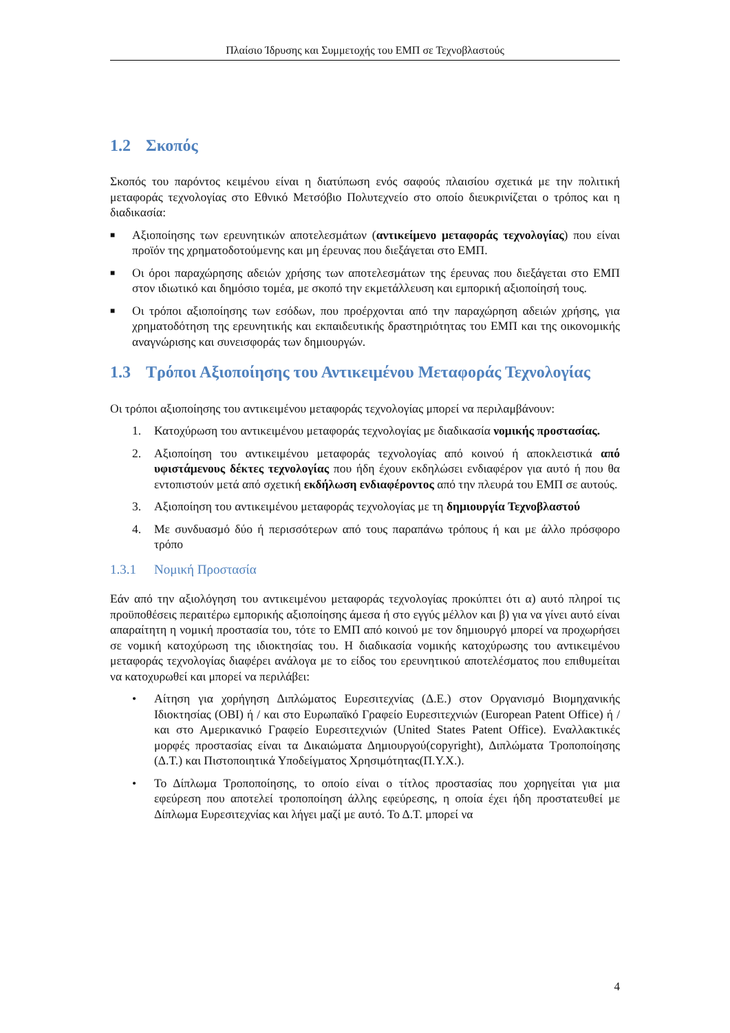Πλαίσιο Ίδρυσης και Συμμετοχής του ΕΜΠ σε Τεχνοβλαστούς
1.2 Σκοπός
Σκοπός του παρόντος κειμένου είναι η διατύπωση ενός σαφούς πλαισίου σχετικά με την πολιτική μεταφοράς τεχνολογίας στο Εθνικό Μετσόβιο Πολυτεχνείο στο οποίο διευκρινίζεται ο τρόπος και η διαδικασία:
■ Αξιοποίησης των ερευνητικών αποτελεσμάτων (αντικείμενο μεταφοράς τεχνολογίας) που είναι προϊόν της χρηματοδοτούμενης και μη έρευνας που διεξάγεται στο ΕΜΠ.
■ Οι όροι παραχώρησης αδειών χρήσης των αποτελεσμάτων της έρευνας που διεξάγεται στο ΕΜΠ στον ιδιωτικό και δημόσιο τομέα, με σκοπό την εκμετάλλευση και εμπορική αξιοποίησή τους.
■ Οι τρόποι αξιοποίησης των εσόδων, που προέρχονται από την παραχώρηση αδειών χρήσης, για χρηματοδότηση της ερευνητικής και εκπαιδευτικής δραστηριότητας του ΕΜΠ και της οικονομικής αναγνώρισης και συνεισφοράς των δημιουργών.
1.3 Τρόποι Αξιοποίησης του Αντικειμένου Μεταφοράς Τεχνολογίας
Οι τρόποι αξιοποίησης του αντικειμένου μεταφοράς τεχνολογίας μπορεί να περιλαμβάνουν:
1. Κατοχύρωση του αντικειμένου μεταφοράς τεχνολογίας με διαδικασία νομικής προστασίας.
2. Αξιοποίηση του αντικειμένου μεταφοράς τεχνολογίας από κοινού ή αποκλειστικά από υφιστάμενους δέκτες τεχνολογίας που ήδη έχουν εκδηλώσει ενδιαφέρον για αυτό ή που θα εντοπιστούν μετά από σχετική εκδήλωση ενδιαφέροντος από την πλευρά του ΕΜΠ σε αυτούς.
3. Αξιοποίηση του αντικειμένου μεταφοράς τεχνολογίας με τη δημιουργία Τεχνοβλαστού
4. Με συνδυασμό δύο ή περισσότερων από τους παραπάνω τρόπους ή και με άλλο πρόσφορο τρόπο
1.3.1 Νομική Προστασία
Εάν από την αξιολόγηση του αντικειμένου μεταφοράς τεχνολογίας προκύπτει ότι α) αυτό πληροί τις προϋποθέσεις περαιτέρω εμπορικής αξιοποίησης άμεσα ή στο εγγύς μέλλον και β) για να γίνει αυτό είναι απαραίτητη η νομική προστασία του, τότε το ΕΜΠ από κοινού με τον δημιουργό μπορεί να προχωρήσει σε νομική κατοχύρωση της ιδιοκτησίας του. Η διαδικασία νομικής κατοχύρωσης του αντικειμένου μεταφοράς τεχνολογίας διαφέρει ανάλογα με το είδος του ερευνητικού αποτελέσματος που επιθυμείται να κατοχυρωθεί και μπορεί να περιλάβει:
• Αίτηση για χορήγηση Διπλώματος Ευρεσιτεχνίας (Δ.Ε.) στον Οργανισμό Βιομηχανικής Ιδιοκτησίας (ΟΒΙ) ή / και στο Ευρωπαϊκό Γραφείο Ευρεσιτεχνιών (European Patent Office) ή / και στο Αμερικανικό Γραφείο Ευρεσιτεχνιών (United States Patent Office). Εναλλακτικές μορφές προστασίας είναι τα Δικαιώματα Δημιουργού(copyright), Διπλώματα Τροποποίησης (Δ.Τ.) και Πιστοποιητικά Υποδείγματος Χρησιμότητας(Π.Υ.Χ.).
• Το Δίπλωμα Τροποποίησης, το οποίο είναι ο τίτλος προστασίας που χορηγείται για μια εφεύρεση που αποτελεί τροποποίηση άλλης εφεύρεσης, η οποία έχει ήδη προστατευθεί με Δίπλωμα Ευρεσιτεχνίας και λήγει μαζί με αυτό. Το Δ.Τ. μπορεί να
4